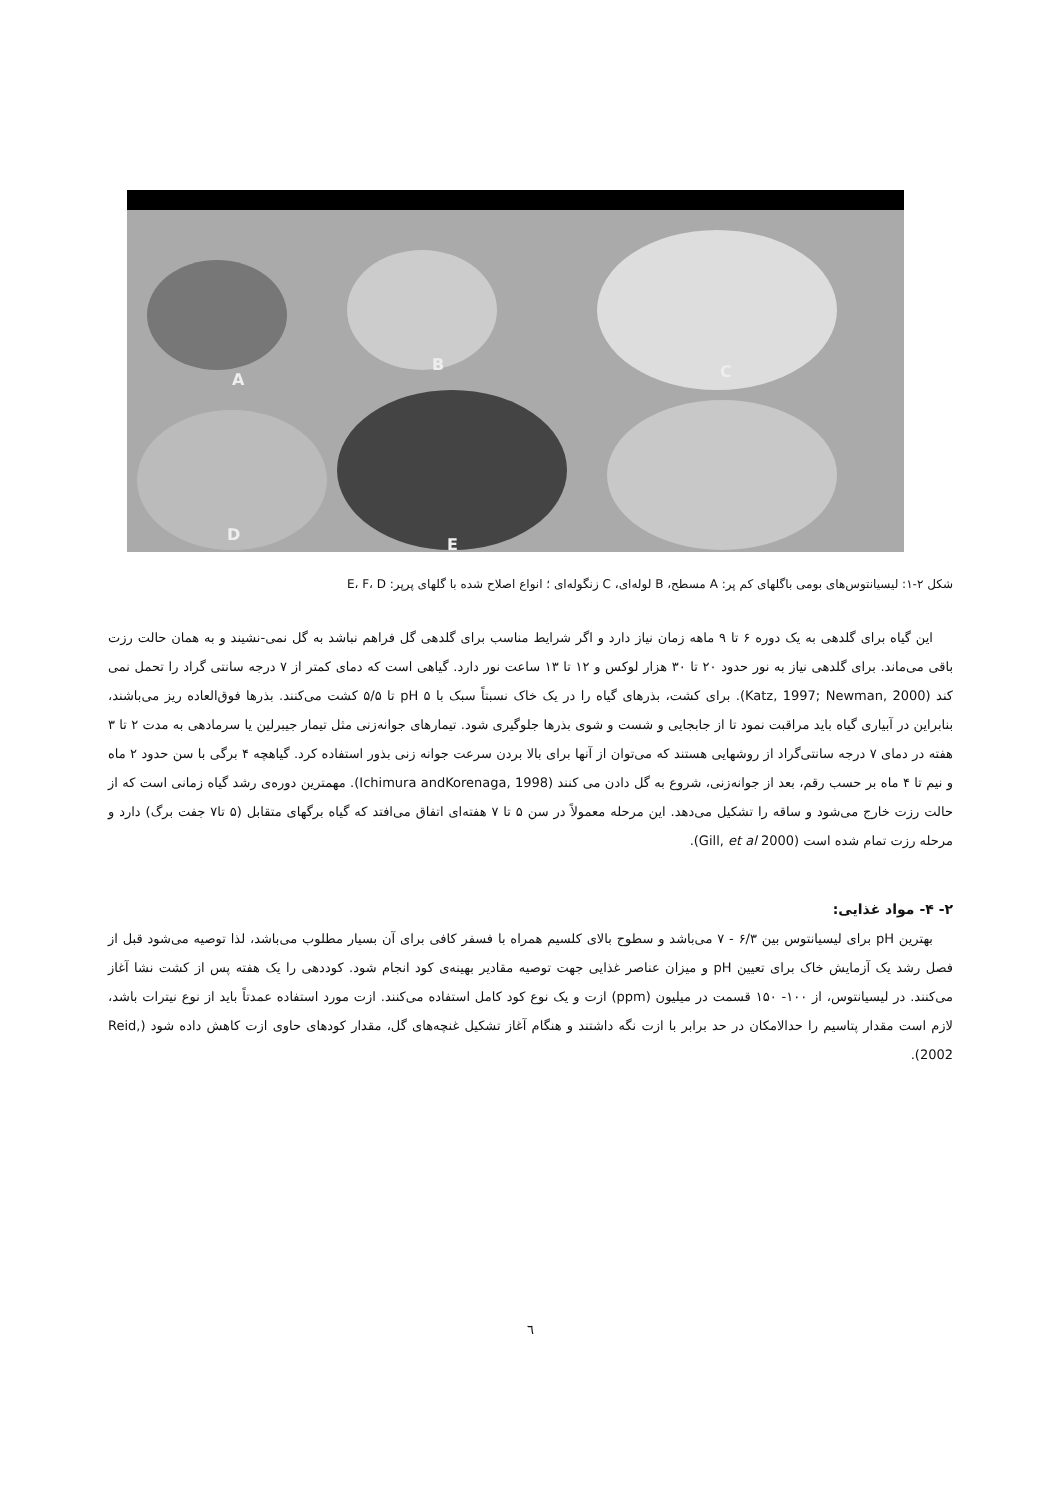A
B C
D
E
شکل ۲-۱: لیسیانتوس‌های بومی باگلهای کم پر: A مسطح، B لوله‌ای، C زنگوله‌ای ؛ انواع اصلاح شده با گلهای پرپر: E، F، D
این گیاه برای گلدهی به یک دوره ۶ تا ۹ ماهه زمان نیاز دارد و اگر شرایط مناسب برای گلدهی گل فراهم نباشد به گل نمی-نشیند و به همان حالت رزت باقی می‌ماند. برای گلدهی نیاز به نور حدود ۲۰ تا ۳۰ هزار لوکس و ۱۲ تا ۱۳ ساعت نور دارد. گیاهی است که دمای کمتر از ۷ درجه سانتی گراد را تحمل نمی کند (Katz, 1997; Newman, 2000). برای کشت، بذرهای گیاه را در یک خاک نسبتاً سبک با pH ۵ تا ۵/۵ کشت می‌کنند. بذرها فوق‌العاده ریز می‌باشند، بنابراین در آبیاری گیاه باید مراقبت نمود تا از جابجایی و شست و شوی بذرها جلوگیری شود. تیمارهای جوانه‌زنی مثل تیمار جیبرلین یا سرمادهی به مدت ۲ تا ۳ هفته در دمای ۷ درجه سانتی‌گراد از روشهایی هستند که می‌توان از آنها برای بالا بردن سرعت جوانه زنی بذور استفاده کرد. گیاهچه ۴ برگی با سن حدود ۲ ماه و نیم تا ۴ ماه بر حسب رقم، بعد از جوانه‌زنی، شروع به گل دادن می کنند (Ichimura andKorenaga, 1998). مهمترین دوره‌ی رشد گیاه زمانی است که از حالت رزت خارج می‌شود و ساقه را تشکیل می‌دهد. این مرحله معمولاً در سن ۵ تا ۷ هفته‌ای اتفاق می‌افتد که گیاه برگهای متقابل (۵ تا۷ جفت برگ) دارد و مرحله رزت تمام شده است (Gill, et al 2000).
۲- ۴- مواد غذایی:
بهترین pH برای لیسیانتوس بین ۶/۳ - ۷ می‌باشد و سطوح بالای کلسیم همراه با فسفر کافی برای آن بسیار مطلوب می‌باشد، لذا توصیه می‌شود قبل از فصل رشد یک آزمایش خاک برای تعیین pH و میزان عناصر غذایی جهت توصیه مقادیر بهینه‌ی کود انجام شود. کوددهی را یک هفته پس از کشت نشا آغاز می‌کنند. در لیسیانتوس، از ۱۰۰- ۱۵۰ قسمت در میلیون (ppm) ازت و یک نوع کود کامل استفاده می‌کنند. ازت مورد استفاده عمدتاً باید از نوع نیترات باشد، لازم است مقدار پتاسیم را حدالامکان در حد برابر با ازت نگه داشتند و هنگام آغاز تشکیل غنچه‌های گل، مقدار کودهای حاوی ازت کاهش داده شود (Reid, 2002).
٦